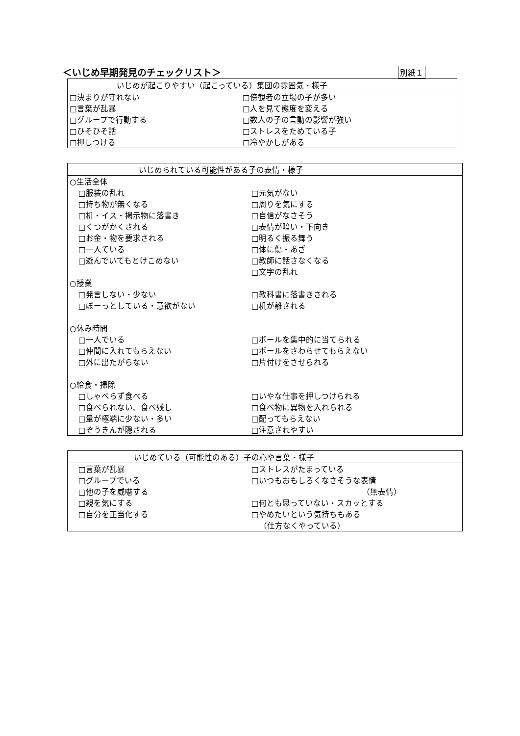＜いじめ早期発見のチェックリスト＞ 別紙１
| いじめが起こりやすい（起こっている）集団の雰囲気・様子 | |
| --- | --- |
| □決まりが守れない | □傍観者の立場の子が多い |
| □言葉が乱暴 | □人を見て態度を変える |
| □グループで行動する | □数人の子の言動の影響が強い |
| □ひそひそ話 | □ストレスをためている子 |
| □押しつける | □冷やかしがある |
| いじめられている可能性がある子の表情・様子 | |
| --- | --- |
| ○生活全体 | |
| □服装の乱れ | □元気がない |
| □持ち物が無くなる | □周りを気にする |
| □机・イス・掲示物に落書き | □自信がなさそう |
| □くつがかくされる | □表情が暗い・下向き |
| □お金・物を要求される | □明るく振る舞う |
| □一人でいる | □体に傷・あざ |
| □遊んでいてもとけこめない | □教師に話さなくなる |
| | □文字の乱れ |
| ○授業 | |
| □発言しない・少ない | □教科書に落書きされる |
| □ぼーっとしている・意欲がない | □机が離される |
| ○休み時間 | |
| □一人でいる | □ボールを集中的に当てられる |
| □仲間に入れてもらえない | □ボールをさわらせてもらえない |
| □外に出たがらない | □片付けをさせられる |
| ○給食・掃除 | |
| □しゃべらず食べる | □いやな仕事を押しつけられる |
| □食べられない、食べ残し | □食べ物に異物を入れられる |
| □量が極端に少ない・多い | □配ってもらえない |
| □ぞうきんが隠される | □注意されやすい |
| いじめている（可能性のある）子の心や言葉・様子 | |
| --- | --- |
| □言葉が乱暴 | □ストレスがたまっている |
| □グループでいる | □いつもおもしろくなさそうな表情 |
| □他の子を威嚇する | （無表情） |
| □親を気にする | □何とも思っていない・スカッとする |
| □自分を正当化する | □やめたいという気持ちもある |
| | （仕方なくやっている） |